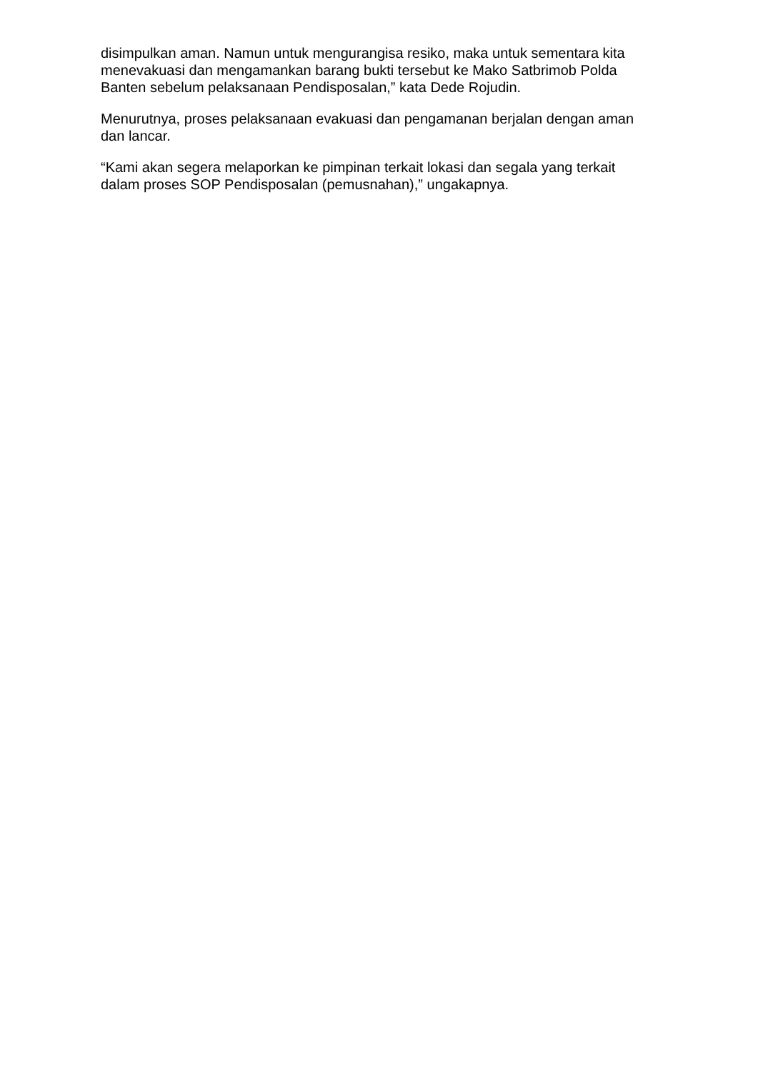disimpulkan aman. Namun untuk mengurangisa resiko, maka untuk sementara kita menevakuasi dan mengamankan barang bukti tersebut ke Mako Satbrimob Polda Banten sebelum pelaksanaan Pendisposalan,” kata Dede Rojudin.
Menurutnya, proses pelaksanaan evakuasi dan pengamanan berjalan dengan aman dan lancar.
“Kami akan segera melaporkan ke pimpinan terkait lokasi dan segala yang terkait dalam proses SOP Pendisposalan (pemusnahan),” ungakapnya.